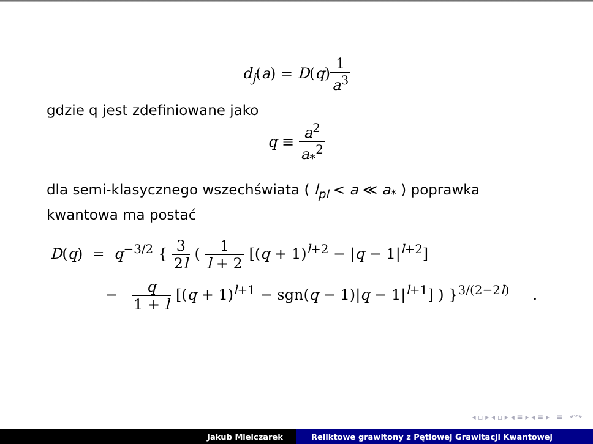d<sub>j</sub>(a) = D(q)1 a<sup>3</sup>
gdzie q jest zdefiniowane jako
q ≡ a<sup>2</sup> a<sub>*</sub><sup>2</sup>
dla semi-klasycznego wszechświata ( l<sub>pl</sub> < a ≪ a<sub>*</sub> ) poprawka kwantowa ma postać
D(q) = q<sup>−3/2</sup> { 3 2l ( 1 l + 2 [(q + 1)<sup>l+2</sup> − |q − 1|<sup>l+2</sup>]
− q 1 + l [(q + 1)<sup>l+1</sup> − sgn(q − 1)|q − 1|<sup>l+1</sup>] ) }<sup>3/(2−2l)</sup> .
◂ ▫ ▸ ◂ ▫ ▸ ◂ ≡ ▸ ◂ ≡ ▸ ≡ ↶↷
Jakub Mielczarek Reliktowe grawitony z Pętlowej Grawitacji Kwantowej